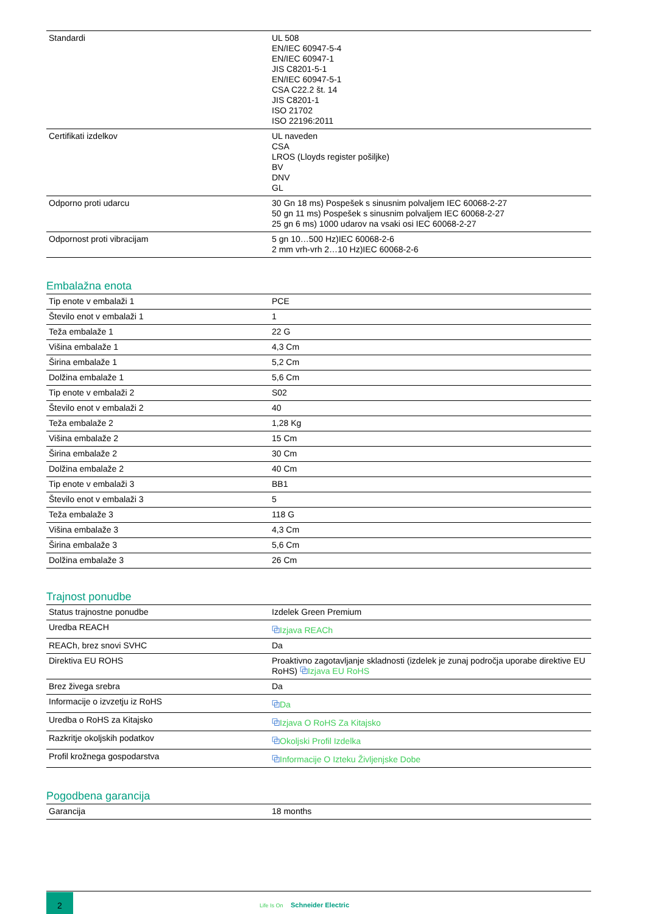| Standardi | UL 508 EN/IEC 60947-5-4 EN/IEC 60947-1 JIS C8201-5-1 EN/IEC 60947-5-1 CSA C22.2 št. 14 JIS C8201-1 ISO 21702 ISO 22196:2011 |
| Certifikati izdelkov | UL naveden CSA LROS (Lloyds register pošiljke) BV DNV GL |
| Odporno proti udarcu | 30 Gn 18 ms) Pospešek s sinusnim polvaljem IEC 60068-2-27 50 gn 11 ms) Pospešek s sinusnim polvaljem IEC 60068-2-27 25 gn 6 ms) 1000 udarov na vsaki osi IEC 60068-2-27 |
| Odpornost proti vibracijam | 5 gn 10…500 Hz)IEC 60068-2-6 2 mm vrh-vrh 2…10 Hz)IEC 60068-2-6 |
Embalažna enota
| Tip enote v embalaži 1 | PCE |
| Število enot v embalaži 1 | 1 |
| Teža embalaže 1 | 22 G |
| Višina embalaže 1 | 4,3 Cm |
| Širina embalaže 1 | 5,2 Cm |
| Dolžina embalaže 1 | 5,6 Cm |
| Tip enote v embalaži 2 | S02 |
| Število enot v embalaži 2 | 40 |
| Teža embalaže 2 | 1,28 Kg |
| Višina embalaže 2 | 15 Cm |
| Širina embalaže 2 | 30 Cm |
| Dolžina embalaže 2 | 40 Cm |
| Tip enote v embalaži 3 | BB1 |
| Število enot v embalaži 3 | 5 |
| Teža embalaže 3 | 118 G |
| Višina embalaže 3 | 4,3 Cm |
| Širina embalaže 3 | 5,6 Cm |
| Dolžina embalaže 3 | 26 Cm |
Trajnost ponudbe
| Status trajnostne ponudbe | Izdelek Green Premium |
| Uredba REACH | ⧉ Izjava REACh |
| REACh, brez snovi SVHC | Da |
| Direktiva EU ROHS | Proaktivno zagotavljanje skladnosti (izdelek je zunaj področja uporabe direktive EU RoHS) ⧉ Izjava EU RoHS |
| Brez živega srebra | Da |
| Informacije o izvzetju iz RoHS | ⧉ Da |
| Uredba o RoHS za Kitajsko | ⧉ Izjava O RoHS Za Kitajsko |
| Razkritje okoljskih podatkov | ⧉ Okoljski Profil Izdelka |
| Profil krožnega gospodarstva | ⧉ Informacije O Izteku Življenjske Dobe |
Pogodbena garancija
| Garancija | 18 months |
2
Life Is On Schneider Electric